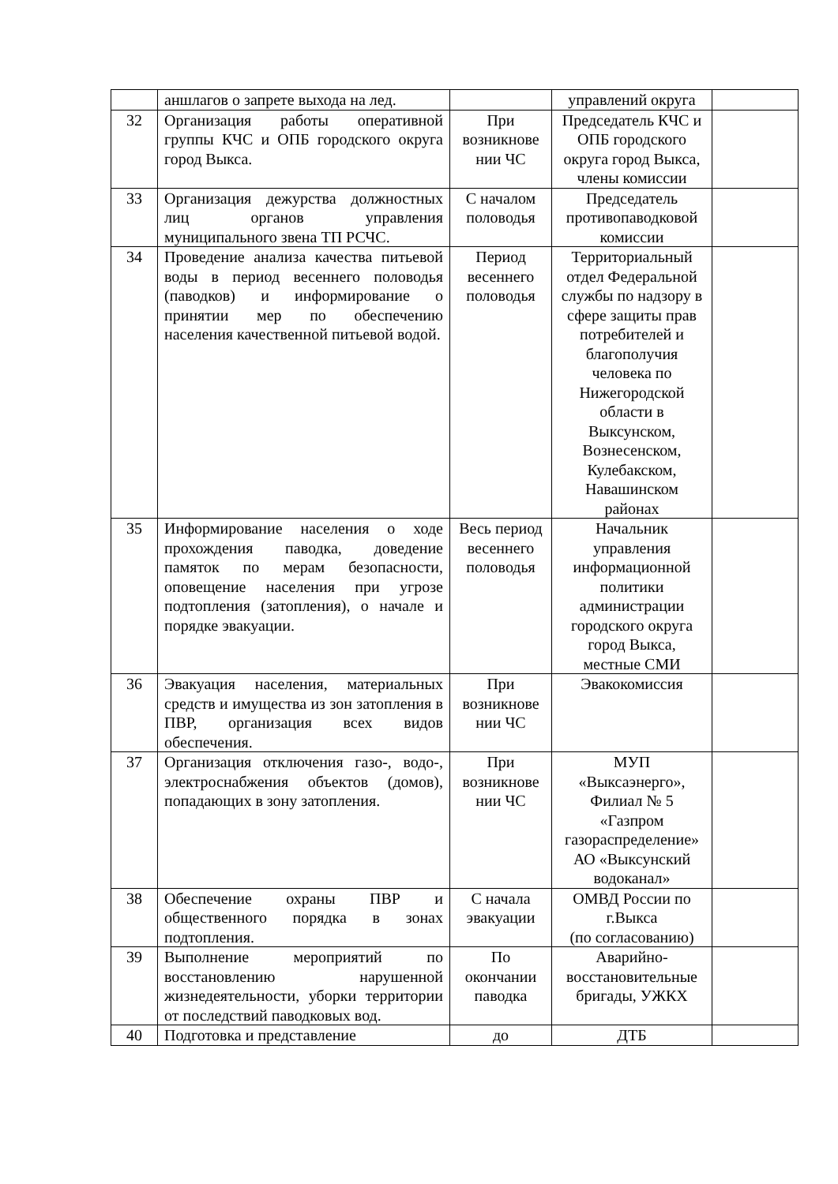| | аншлагов о запрете выхода на лед. | | управлений округа | |
| 32 | Организация работы оперативной группы КЧС и ОПБ городского округа город Выкса. | При возникнове нии ЧС | Председатель КЧС и ОПБ городского округа город Выкса, члены комиссии | |
| 33 | Организация дежурства должностных лиц органов управления муниципального звена ТП РСЧС. | С началом половодья | Председатель противопаводковой комиссии | |
| 34 | Проведение анализа качества питьевой воды в период весеннего половодья (паводков) и информирование о принятии мер по обеспечению населения качественной питьевой водой. | Период весеннего половодья | Территориальный отдел Федеральной службы по надзору в сфере защиты прав потребителей и благополучия человека по Нижегородской области в Выксунском, Вознесенском, Кулебакском, Навашинском районах | |
| 35 | Информирование населения о ходе прохождения паводка, доведение памяток по мерам безопасности, оповещение населения при угрозе подтопления (затопления), о начале и порядке эвакуации. | Весь период весеннего половодья | Начальник управления информационной политики администрации городского округа город Выкса, местные СМИ | |
| 36 | Эвакуация населения, материальных средств и имущества из зон затопления в ПВР, организация всех видов обеспечения. | При возникнове нии ЧС | Эвакокомиссия | |
| 37 | Организация отключения газо-, водо-, электроснабжения объектов (домов), попадающих в зону затопления. | При возникнове нии ЧС | МУП «Выксаэнерго», Филиал № 5 «Газпром газораспределение» АО «Выксунский водоканал» | |
| 38 | Обеспечение охраны ПВР и общественного порядка в зонах подтопления. | С начала эвакуации | ОМВД России по г.Выкса (по согласованию) | |
| 39 | Выполнение мероприятий по восстановлению нарушенной жизнедеятельности, уборки территории от последствий паводковых вод. | По окончании паводка | Аварийно-восстановительные бригады, УЖКХ | |
| 40 | Подготовка и представление | до | ДТБ | |